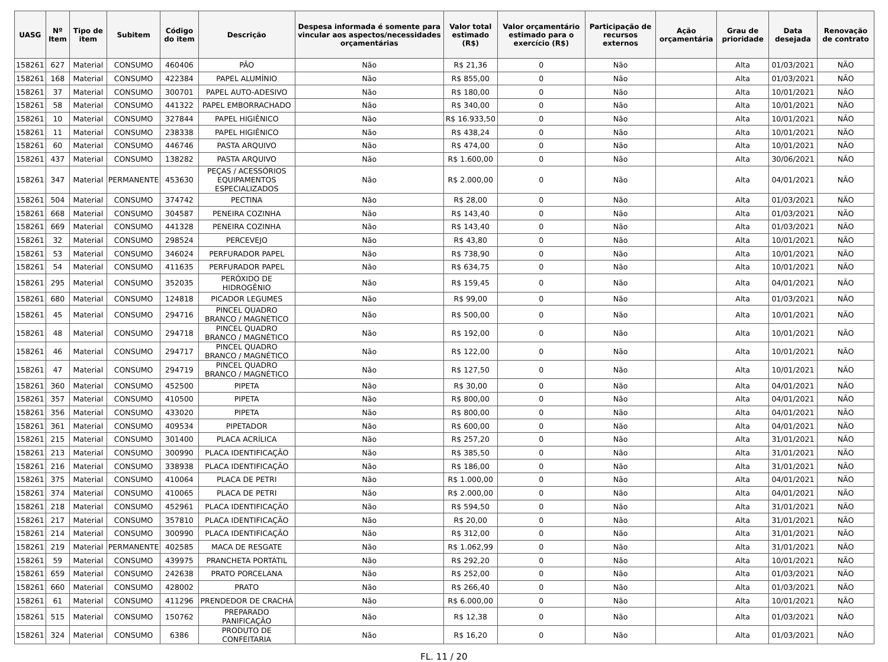| UASG | Nº Item | Tipo de item | Subitem | Código do item | Descrição | Despesa informada é somente para vincular aos aspectos/necessidades orçamentárias | Valor total estimado (R$) | Valor orçamentário estimado para o exercício (R$) | Participação de recursos externos | Ação orçamentária | Grau de prioridade | Data desejada | Renovação de contrato |
| --- | --- | --- | --- | --- | --- | --- | --- | --- | --- | --- | --- | --- | --- |
| 158261 | 627 | Material | CONSUMO | 460406 | PÃO | Não | R$ 21,36 | 0 | Não | | Alta | 01/03/2021 | NÃO |
| 158261 | 168 | Material | CONSUMO | 422384 | PAPEL ALUMÍNIO | Não | R$ 855,00 | 0 | Não | | Alta | 01/03/2021 | NÃO |
| 158261 | 37 | Material | CONSUMO | 300701 | PAPEL AUTO-ADESIVO | Não | R$ 180,00 | 0 | Não | | Alta | 10/01/2021 | NÃO |
| 158261 | 58 | Material | CONSUMO | 441322 | PAPEL EMBORRACHADO | Não | R$ 340,00 | 0 | Não | | Alta | 10/01/2021 | NÃO |
| 158261 | 10 | Material | CONSUMO | 327844 | PAPEL HIGIÊNICO | Não | R$ 16.933,50 | 0 | Não | | Alta | 10/01/2021 | NÃO |
| 158261 | 11 | Material | CONSUMO | 238338 | PAPEL HIGIÊNICO | Não | R$ 438,24 | 0 | Não | | Alta | 10/01/2021 | NÃO |
| 158261 | 60 | Material | CONSUMO | 446746 | PASTA ARQUIVO | Não | R$ 474,00 | 0 | Não | | Alta | 10/01/2021 | NÃO |
| 158261 | 437 | Material | CONSUMO | 138282 | PASTA ARQUIVO | Não | R$ 1.600,00 | 0 | Não | | Alta | 30/06/2021 | NÃO |
| 158261 | 347 | Material | PERMANENTE | 453630 | PEÇAS / ACESSÓRIOS EQUIPAMENTOS ESPECIALIZADOS | Não | R$ 2.000,00 | 0 | Não | | Alta | 04/01/2021 | NÃO |
| 158261 | 504 | Material | CONSUMO | 374742 | PECTINA | Não | R$ 28,00 | 0 | Não | | Alta | 01/03/2021 | NÃO |
| 158261 | 668 | Material | CONSUMO | 304587 | PENEIRA COZINHA | Não | R$ 143,40 | 0 | Não | | Alta | 01/03/2021 | NÃO |
| 158261 | 669 | Material | CONSUMO | 441328 | PENEIRA COZINHA | Não | R$ 143,40 | 0 | Não | | Alta | 01/03/2021 | NÃO |
| 158261 | 32 | Material | CONSUMO | 298524 | PERCEVEJO | Não | R$ 43,80 | 0 | Não | | Alta | 10/01/2021 | NÃO |
| 158261 | 53 | Material | CONSUMO | 346024 | PERFURADOR PAPEL | Não | R$ 738,90 | 0 | Não | | Alta | 10/01/2021 | NÃO |
| 158261 | 54 | Material | CONSUMO | 411635 | PERFURADOR PAPEL | Não | R$ 634,75 | 0 | Não | | Alta | 10/01/2021 | NÃO |
| 158261 | 295 | Material | CONSUMO | 352035 | PERÓXIDO DE HIDROGÊNIO | Não | R$ 159,45 | 0 | Não | | Alta | 04/01/2021 | NÃO |
| 158261 | 680 | Material | CONSUMO | 124818 | PICADOR LEGUMES | Não | R$ 99,00 | 0 | Não | | Alta | 01/03/2021 | NÃO |
| 158261 | 45 | Material | CONSUMO | 294716 | PINCEL QUADRO BRANCO / MAGNÉTICO | Não | R$ 500,00 | 0 | Não | | Alta | 10/01/2021 | NÃO |
| 158261 | 48 | Material | CONSUMO | 294718 | PINCEL QUADRO BRANCO / MAGNÉTICO | Não | R$ 192,00 | 0 | Não | | Alta | 10/01/2021 | NÃO |
| 158261 | 46 | Material | CONSUMO | 294717 | PINCEL QUADRO BRANCO / MAGNÉTICO | Não | R$ 122,00 | 0 | Não | | Alta | 10/01/2021 | NÃO |
| 158261 | 47 | Material | CONSUMO | 294719 | PINCEL QUADRO BRANCO / MAGNÉTICO | Não | R$ 127,50 | 0 | Não | | Alta | 10/01/2021 | NÃO |
| 158261 | 360 | Material | CONSUMO | 452500 | PIPETA | Não | R$ 30,00 | 0 | Não | | Alta | 04/01/2021 | NÃO |
| 158261 | 357 | Material | CONSUMO | 410500 | PIPETA | Não | R$ 800,00 | 0 | Não | | Alta | 04/01/2021 | NÃO |
| 158261 | 356 | Material | CONSUMO | 433020 | PIPETA | Não | R$ 800,00 | 0 | Não | | Alta | 04/01/2021 | NÃO |
| 158261 | 361 | Material | CONSUMO | 409534 | PIPETADOR | Não | R$ 600,00 | 0 | Não | | Alta | 04/01/2021 | NÃO |
| 158261 | 215 | Material | CONSUMO | 301400 | PLACA ACRÍLICA | Não | R$ 257,20 | 0 | Não | | Alta | 31/01/2021 | NÃO |
| 158261 | 213 | Material | CONSUMO | 300990 | PLACA IDENTIFICAÇÃO | Não | R$ 385,50 | 0 | Não | | Alta | 31/01/2021 | NÃO |
| 158261 | 216 | Material | CONSUMO | 338938 | PLACA IDENTIFICAÇÃO | Não | R$ 186,00 | 0 | Não | | Alta | 31/01/2021 | NÃO |
| 158261 | 375 | Material | CONSUMO | 410064 | PLACA DE PETRI | Não | R$ 1.000,00 | 0 | Não | | Alta | 04/01/2021 | NÃO |
| 158261 | 374 | Material | CONSUMO | 410065 | PLACA DE PETRI | Não | R$ 2.000,00 | 0 | Não | | Alta | 04/01/2021 | NÃO |
| 158261 | 218 | Material | CONSUMO | 452961 | PLACA IDENTIFICAÇÃO | Não | R$ 594,50 | 0 | Não | | Alta | 31/01/2021 | NÃO |
| 158261 | 217 | Material | CONSUMO | 357810 | PLACA IDENTIFICAÇÃO | Não | R$ 20,00 | 0 | Não | | Alta | 31/01/2021 | NÃO |
| 158261 | 214 | Material | CONSUMO | 300990 | PLACA IDENTIFICAÇÃO | Não | R$ 312,00 | 0 | Não | | Alta | 31/01/2021 | NÃO |
| 158261 | 219 | Material | PERMANENTE | 402585 | MACA DE RESGATE | Não | R$ 1.062,99 | 0 | Não | | Alta | 31/01/2021 | NÃO |
| 158261 | 59 | Material | CONSUMO | 439975 | PRANCHETA PORTÁTIL | Não | R$ 292,20 | 0 | Não | | Alta | 10/01/2021 | NÃO |
| 158261 | 659 | Material | CONSUMO | 242638 | PRATO PORCELANA | Não | R$ 252,00 | 0 | Não | | Alta | 01/03/2021 | NÃO |
| 158261 | 660 | Material | CONSUMO | 428002 | PRATO | Não | R$ 266,40 | 0 | Não | | Alta | 01/03/2021 | NÃO |
| 158261 | 61 | Material | CONSUMO | 411296 | PRENDEDOR DE CRACHÁ | Não | R$ 6.000,00 | 0 | Não | | Alta | 10/01/2021 | NÃO |
| 158261 | 515 | Material | CONSUMO | 150762 | PREPARADO PANIFICAÇÃO | Não | R$ 12,38 | 0 | Não | | Alta | 01/03/2021 | NÃO |
| 158261 | 324 | Material | CONSUMO | 6386 | PRODUTO DE CONFEITARIA | Não | R$ 16,20 | 0 | Não | | Alta | 01/03/2021 | NÃO |
FL. 11 / 20